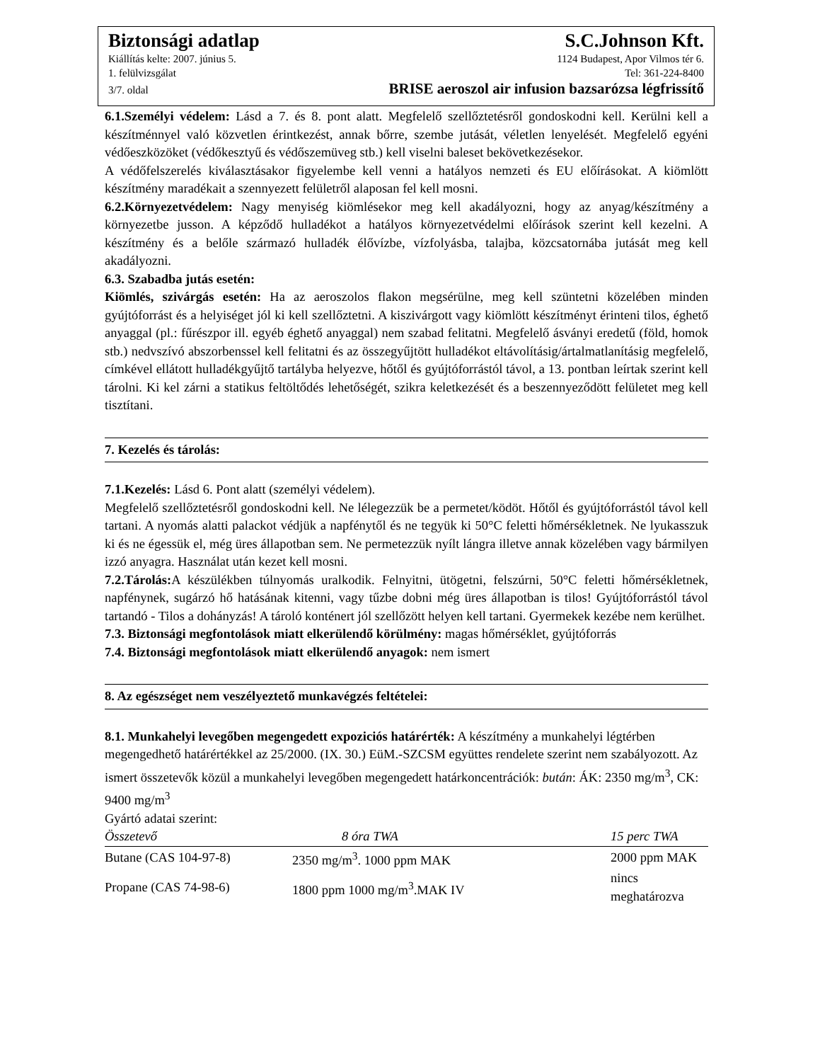Biztonsági adatlap S.C.Johnson Kft.
Kiállítás kelte: 2007. június 5. 1124 Budapest, Apor Vilmos tér 6.
1. felülvizsgálat Tel: 361-224-8400
3/7. oldal BRISE aeroszol air infusion bazsarózsa légfrissítő
6.1.Személyi védelem: Lásd a 7. és 8. pont alatt. Megfelelő szellőztetésről gondoskodni kell. Kerülni kell a készítménnyel való közvetlen érintkezést, annak bőrre, szembe jutását, véletlen lenyelését. Megfelelő egyéni védőeszközöket (védőkesztyű és védőszemüveg stb.) kell viselni baleset bekövetkezésekor.
A védőfelszerelés kiválasztásakor figyelembe kell venni a hatályos nemzeti és EU előírásokat. A kiömlött készítmény maradékait a szennyezett felületről alaposan fel kell mosni.
6.2.Környezetvédelem: Nagy menyiség kiömlésekor meg kell akadályozni, hogy az anyag/készítmény a környezetbe jusson. A képződő hulladékot a hatályos környezetvédelmi előírások szerint kell kezelni. A készítmény és a belőle származó hulladék élővízbe, vízfolyásba, talajba, közcsatornába jutását meg kell akadályozni.
6.3. Szabadba jutás esetén:
Kiömlés, szivárgás esetén: Ha az aeroszolos flakon megsérülne, meg kell szüntetni közelében minden gyújtóforrást és a helyiséget jól ki kell szellőztetni. A kiszivárgott vagy kiömlött készítményt érinteni tilos, éghető anyaggal (pl.: fűrészpor ill. egyéb éghető anyaggal) nem szabad felitatni. Megfelelő ásványi eredetű (föld, homok stb.) nedvszívó abszorbenssel kell felitatni és az összegyűjtött hulladékot eltávolításig/ártalmatlanításig megfelelő, címkével ellátott hulladékgyűjtő tartályba helyezve, hőtől és gyújtóforrástól távol, a 13. pontban leírtak szerint kell tárolni. Ki kel zárni a statikus feltöltődés lehetőségét, szikra keletkezését és a beszennyeződött felületet meg kell tisztítani.
7. Kezelés és tárolás:
7.1.Kezelés: Lásd 6. Pont alatt (személyi védelem).
Megfelelő szellőztetésről gondoskodni kell. Ne lélegezzük be a permetet/ködöt. Hőtől és gyújtóforrástól távol kell tartani. A nyomás alatti palackot védjük a napfénytől és ne tegyük ki 50°C feletti hőmérsékletnek. Ne lyukasszuk ki és ne égessük el, még üres állapotban sem. Ne permetezzük nyílt lángra illetve annak közelében vagy bármilyen izzó anyagra. Használat után kezet kell mosni.
7.2.Tárolás: A készülékben túlnyomás uralkodik. Felnyitni, ütögetni, felszúrni, 50°C feletti hőmérsékletnek, napfénynek, sugárzó hő hatásának kitenni, vagy tűzbe dobni még üres állapotban is tilos! Gyújtóforrástól távol tartandó - Tilos a dohányzás! A tároló konténert jól szellőzött helyen kell tartani. Gyermekek kezébe nem kerülhet.
7.3. Biztonsági megfontolások miatt elkerülendő körülmény: magas hőmérséklet, gyújtóforrás
7.4. Biztonsági megfontolások miatt elkerülendő anyagok: nem ismert
8. Az egészséget nem veszélyeztető munkavégzés feltételei:
8.1. Munkahelyi levegőben megengedett expoziciós határérték: A készítmény a munkahelyi légtérben megengedhető határértékkel az 25/2000. (IX. 30.) EüM.-SZCSM együttes rendelete szerint nem szabályozott. Az ismert összetevők közül a munkahelyi levegőben megengedett határkoncentrációk: bután: ÁK: 2350 mg/m<sup>3</sup>, CK: 9400 mg/m<sup>3</sup>
Gyártó adatai szerint:
| Összetevő | 8 óra TWA | 15 perc TWA |
| --- | --- | --- |
| Butane (CAS 104-97-8) | 2350 mg/m<sup>3</sup>. 1000 ppm MAK | 2000 ppm MAK |
| Propane (CAS 74-98-6) | 1800 ppm 1000 mg/m<sup>3</sup>.MAK IV | nincs meghatározva |